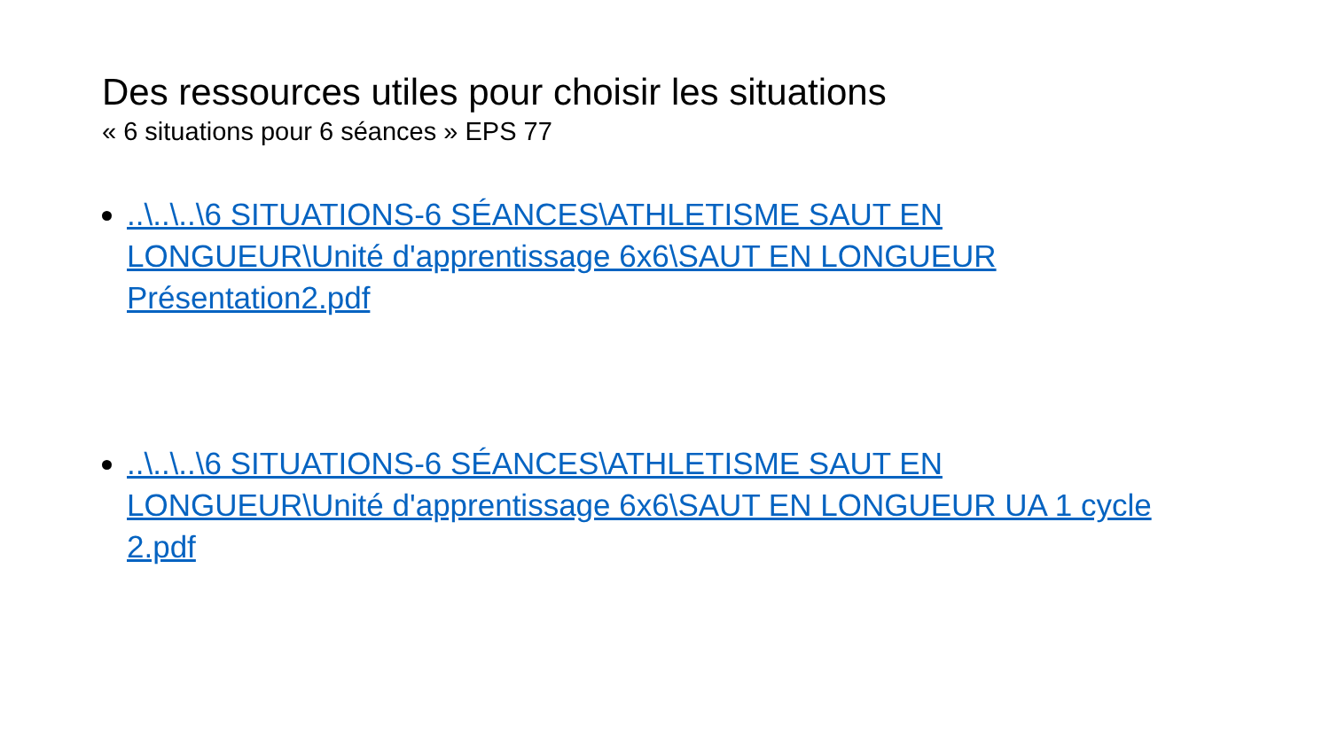Des ressources utiles pour choisir les situations
« 6 situations pour 6 séances » EPS 77
..\..\..\6 SITUATIONS-6 SÉANCES\ATHLETISME SAUT EN LONGUEUR\Unité d'apprentissage 6x6\SAUT EN LONGUEUR Présentation2.pdf
..\..\..\6 SITUATIONS-6 SÉANCES\ATHLETISME SAUT EN LONGUEUR\Unité d'apprentissage 6x6\SAUT EN LONGUEUR UA 1 cycle 2.pdf